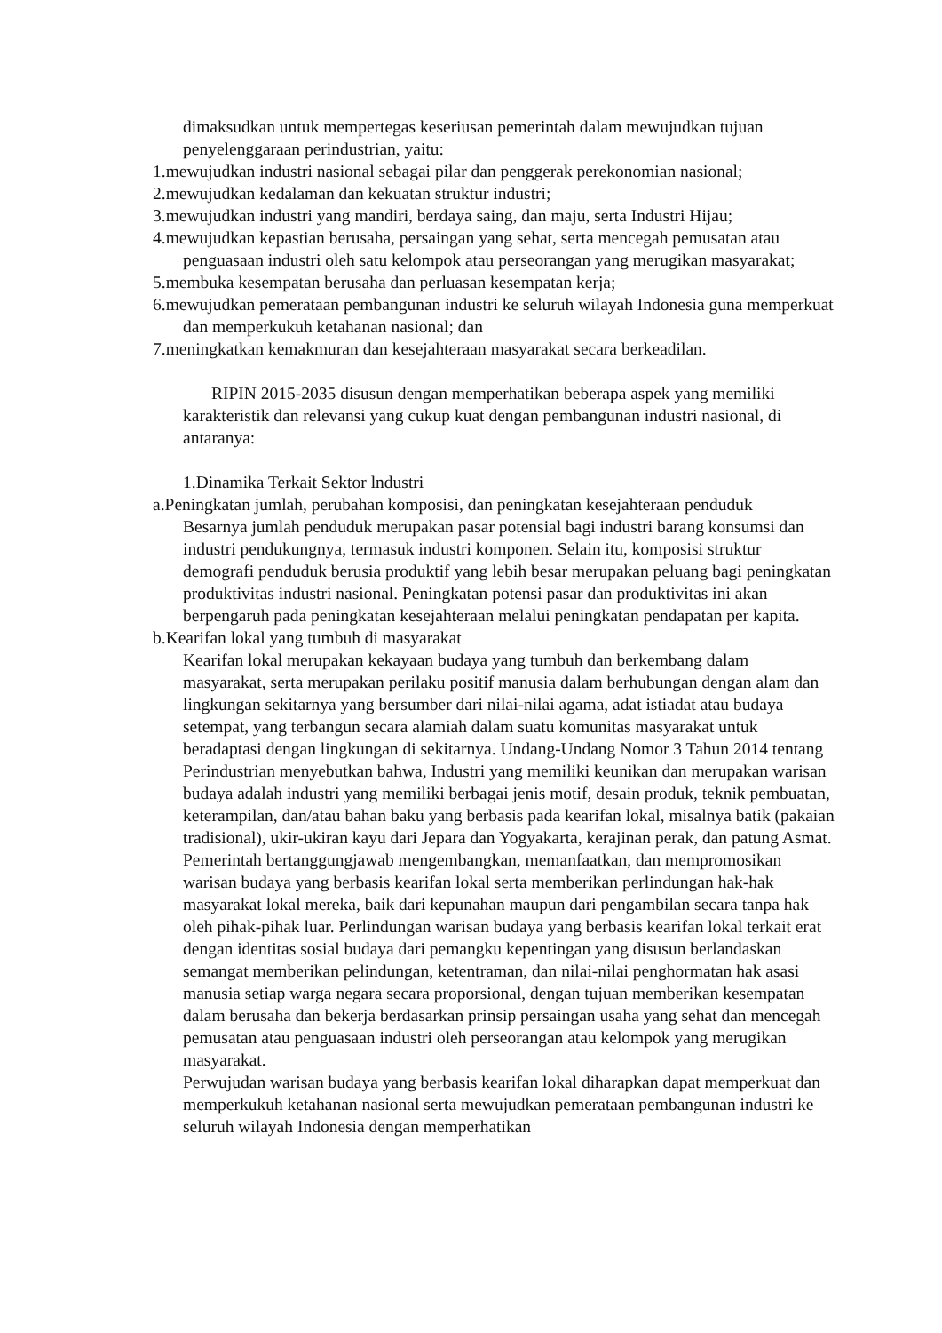dimaksudkan untuk mempertegas keseriusan pemerintah dalam mewujudkan tujuan penyelenggaraan perindustrian, yaitu:
1.mewujudkan industri nasional sebagai pilar dan penggerak perekonomian nasional;
2.mewujudkan kedalaman dan kekuatan struktur industri;
3.mewujudkan industri yang mandiri, berdaya saing, dan maju, serta Industri Hijau;
4.mewujudkan kepastian berusaha, persaingan yang sehat, serta mencegah pemusatan atau penguasaan industri oleh satu kelompok atau perseorangan yang merugikan masyarakat;
5.membuka kesempatan berusaha dan perluasan kesempatan kerja;
6.mewujudkan pemerataan pembangunan industri ke seluruh wilayah Indonesia guna memperkuat dan memperkukuh ketahanan nasional; dan
7.meningkatkan kemakmuran dan kesejahteraan masyarakat secara berkeadilan.
RIPIN 2015-2035 disusun dengan memperhatikan beberapa aspek yang memiliki karakteristik dan relevansi yang cukup kuat dengan pembangunan industri nasional, di antaranya:
1.Dinamika Terkait Sektor lndustri
a.Peningkatan jumlah, perubahan komposisi, dan peningkatan kesejahteraan penduduk
Besarnya jumlah penduduk merupakan pasar potensial bagi industri barang konsumsi dan industri pendukungnya, termasuk industri komponen. Selain itu, komposisi struktur demografi penduduk berusia produktif yang lebih besar merupakan peluang bagi peningkatan produktivitas industri nasional. Peningkatan potensi pasar dan produktivitas ini akan berpengaruh pada peningkatan kesejahteraan melalui peningkatan pendapatan per kapita.
b.Kearifan lokal yang tumbuh di masyarakat
Kearifan lokal merupakan kekayaan budaya yang tumbuh dan berkembang dalam masyarakat, serta merupakan perilaku positif manusia dalam berhubungan dengan alam dan lingkungan sekitarnya yang bersumber dari nilai-nilai agama, adat istiadat atau budaya setempat, yang terbangun secara alamiah dalam suatu komunitas masyarakat untuk beradaptasi dengan lingkungan di sekitarnya. Undang-Undang Nomor 3 Tahun 2014 tentang Perindustrian menyebutkan bahwa, Industri yang memiliki keunikan dan merupakan warisan budaya adalah industri yang memiliki berbagai jenis motif, desain produk, teknik pembuatan, keterampilan, dan/atau bahan baku yang berbasis pada kearifan lokal, misalnya batik (pakaian tradisional), ukir-ukiran kayu dari Jepara dan Yogyakarta, kerajinan perak, dan patung Asmat. Pemerintah bertanggungjawab mengembangkan, memanfaatkan, dan mempromosikan warisan budaya yang berbasis kearifan lokal serta memberikan perlindungan hak-hak masyarakat lokal mereka, baik dari kepunahan maupun dari pengambilan secara tanpa hak oleh pihak-pihak luar. Perlindungan warisan budaya yang berbasis kearifan lokal terkait erat dengan identitas sosial budaya dari pemangku kepentingan yang disusun berlandaskan semangat memberikan pelindungan, ketentraman, dan nilai-nilai penghormatan hak asasi manusia setiap warga negara secara proporsional, dengan tujuan memberikan kesempatan dalam berusaha dan bekerja berdasarkan prinsip persaingan usaha yang sehat dan mencegah pemusatan atau penguasaan industri oleh perseorangan atau kelompok yang merugikan masyarakat.
Perwujudan warisan budaya yang berbasis kearifan lokal diharapkan dapat memperkuat dan memperkukuh ketahanan nasional serta mewujudkan pemerataan pembangunan industri ke seluruh wilayah Indonesia dengan memperhatikan